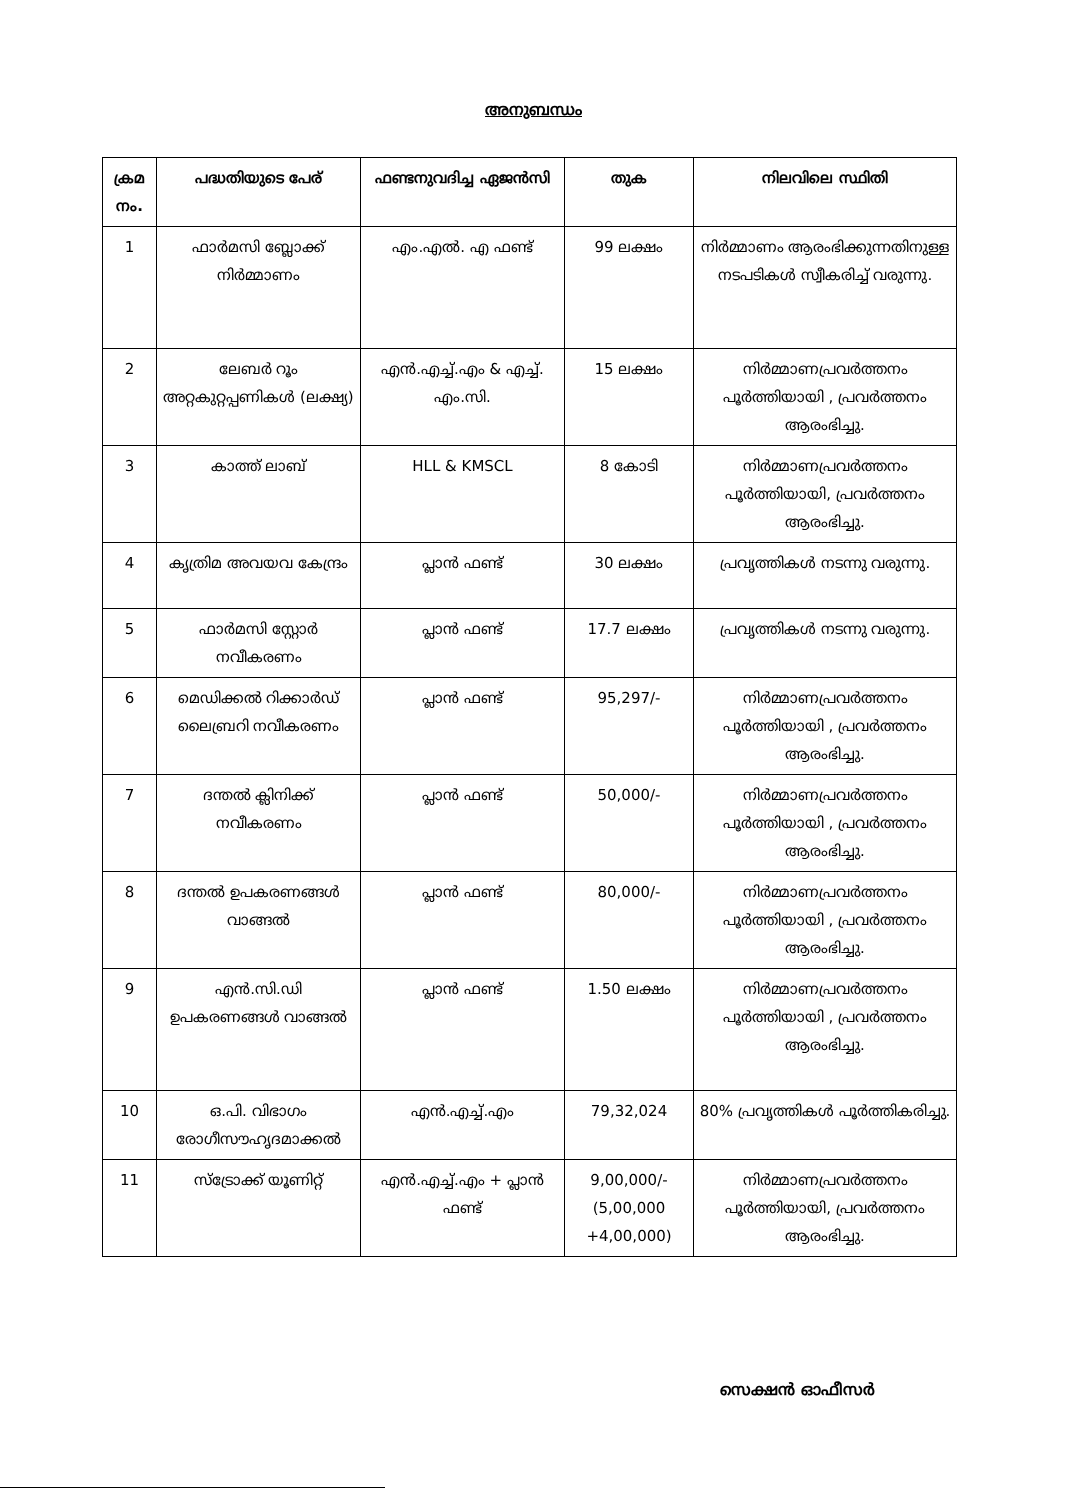അനുബന്ധം
| ക്രമ നം. | പദ്ധതിയുടെ പേര് | ഫണ്ടനുവദിച്ച ഏജൻസി | തുക | നിലവിലെ സ്ഥിതി |
| --- | --- | --- | --- | --- |
| 1 | ഫാർമസി ബ്ലോക്ക് നിർമ്മാണം | എം.എൽ. എ ഫണ്ട് | 99 ലക്ഷം | നിർമ്മാണം ആരംഭിക്കുന്നതിനുള്ള നടപടികൾ സ്വീകരിച്ച് വരുന്നു. |
| 2 | ലേബർ റൂം അറ്റകുറ്റപ്പണികൾ (ലക്ഷ്യ) | എൻ.എച്ച്.എം & എച്ച്. എം.സി. | 15 ലക്ഷം | നിർമ്മാണപ്രവർത്തനം പൂർത്തിയായി , പ്രവർത്തനം ആരംഭിച്ചു. |
| 3 | കാത്ത് ലാബ് | HLL & KMSCL | 8 കോടി | നിർമ്മാണപ്രവർത്തനം പൂർത്തിയായി, പ്രവർത്തനം ആരംഭിച്ചു. |
| 4 | കൃത്രിമ അവയവ കേന്ദ്രം | പ്ലാൻ ഫണ്ട് | 30 ലക്ഷം | പ്രവൃത്തികൾ നടന്നു വരുന്നു. |
| 5 | ഫാർമസി സ്റ്റോർ നവീകരണം | പ്ലാൻ ഫണ്ട് | 17.7 ലക്ഷം | പ്രവൃത്തികൾ നടന്നു വരുന്നു. |
| 6 | മെഡിക്കൽ റിക്കാർഡ് ലൈബ്രറി നവീകരണം | പ്ലാൻ ഫണ്ട് | 95,297/- | നിർമ്മാണപ്രവർത്തനം പൂർത്തിയായി , പ്രവർത്തനം ആരംഭിച്ചു. |
| 7 | ദന്തൽ ക്ലിനിക്ക് നവീകരണം | പ്ലാൻ ഫണ്ട് | 50,000/- | നിർമ്മാണപ്രവർത്തനം പൂർത്തിയായി , പ്രവർത്തനം ആരംഭിച്ചു. |
| 8 | ദന്തൽ ഉപകരണങ്ങൾ വാങ്ങൽ | പ്ലാൻ ഫണ്ട് | 80,000/- | നിർമ്മാണപ്രവർത്തനം പൂർത്തിയായി , പ്രവർത്തനം ആരംഭിച്ചു. |
| 9 | എൻ.സി.ഡി ഉപകരണങ്ങൾ വാങ്ങൽ | പ്ലാൻ ഫണ്ട് | 1.50 ലക്ഷം | നിർമ്മാണപ്രവർത്തനം പൂർത്തിയായി , പ്രവർത്തനം ആരംഭിച്ചു. |
| 10 | ഒ.പി. വിഭാഗം രോഗീസൗഹൃദമാക്കൽ | എൻ.എച്ച്.എം | 79,32,024 | 80% പ്രവൃത്തികൾ പൂർത്തികരിച്ചു. |
| 11 | സ്ട്രോക്ക് യൂണിറ്റ് | എൻ.എച്ച്.എം + പ്ലാൻ ഫണ്ട് | 9,00,000/- (5,00,000 +4,00,000) | നിർമ്മാണപ്രവർത്തനം പൂർത്തിയായി, പ്രവർത്തനം ആരംഭിച്ചു. |
സെക്ഷൻ ഓഫീസർ